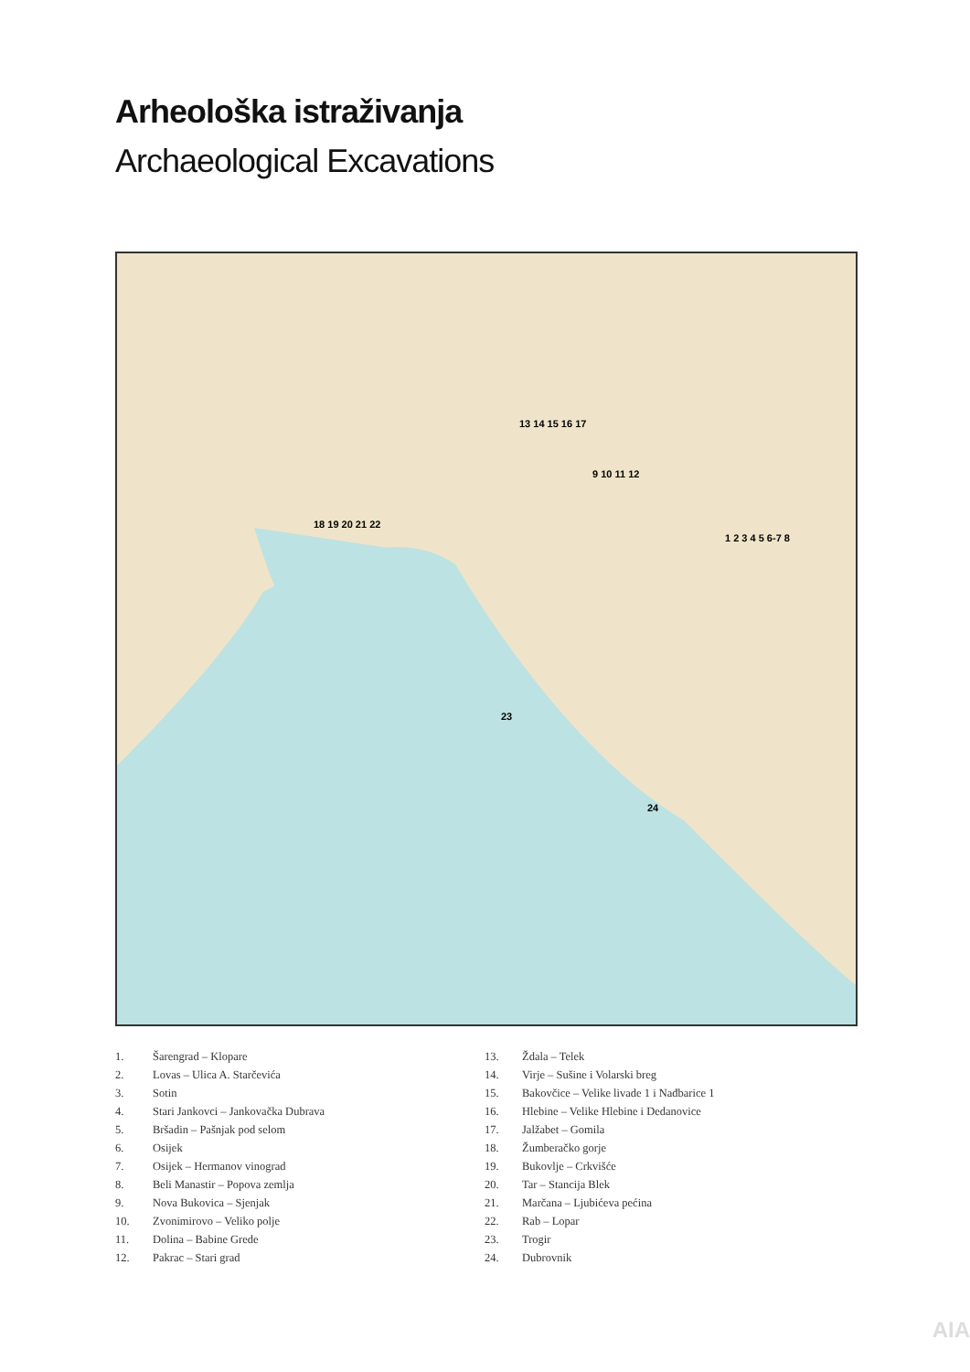Arheološka istraživanja
Archaeological Excavations
1 2 3 4 5 6-7 8
13 14 15 16 17
9 10 11 12
18 19 20 21 22
23
24
1. Šarengrad – Klopare
2. Lovas – Ulica A. Starčevića
3. Sotin
4. Stari Jankovci – Jankovačka Dubrava
5. Bršadin – Pašnjak pod selom
6. Osijek
7. Osijek – Hermanov vinograd
8. Beli Manastir – Popova zemlja
9. Nova Bukovica – Sjenjak
10. Zvonimirovo – Veliko polje
11. Dolina – Babine Grede
12. Pakrac – Stari grad
13. Ždala – Telek
14. Virje – Sušine i Volarski breg
15. Bakovčice – Velike livade 1 i Nađbarice 1
16. Hlebine – Velike Hlebine i Dedanovice
17. Jalžabet – Gomila
18. Žumberačko gorje
19. Bukovlje – Crkvišće
20. Tar – Stancija Blek
21. Marčana – Ljubićeva pećina
22. Rab – Lopar
23. Trogir
24. Dubrovnik
AIA